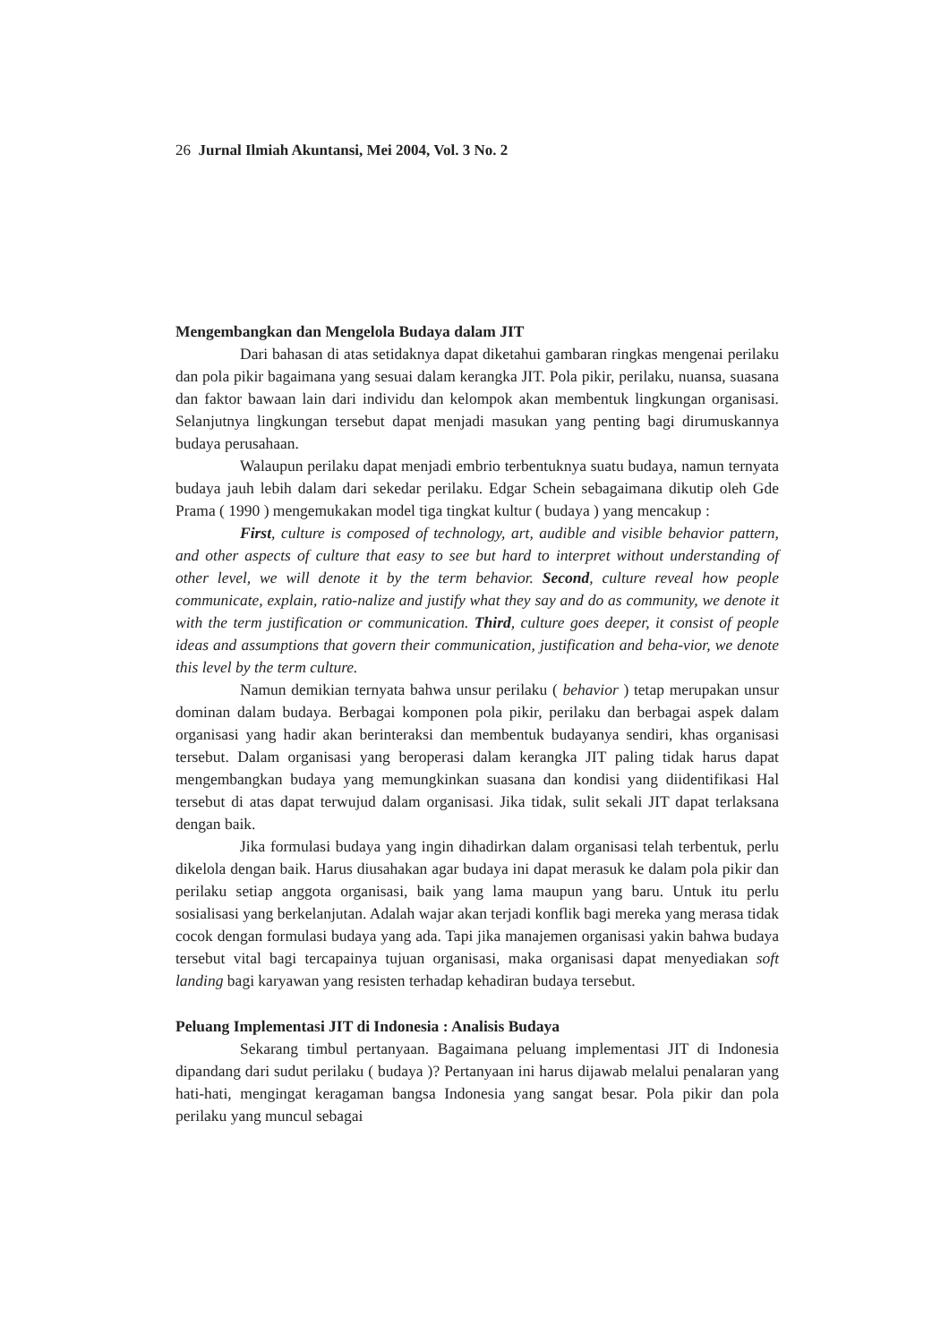26 Jurnal Ilmiah Akuntansi, Mei 2004, Vol. 3 No. 2
Mengembangkan dan Mengelola Budaya dalam JIT
Dari bahasan di atas setidaknya dapat diketahui gambaran ringkas mengenai perilaku dan pola pikir bagaimana yang sesuai dalam kerangka JIT. Pola pikir, perilaku, nuansa, suasana dan faktor bawaan lain dari individu dan kelompok akan membentuk lingkungan organisasi. Selanjutnya lingkungan tersebut dapat menjadi masukan yang penting bagi dirumuskannya budaya perusahaan.
Walaupun perilaku dapat menjadi embrio terbentuknya suatu budaya, namun ternyata budaya jauh lebih dalam dari sekedar perilaku. Edgar Schein sebagaimana dikutip oleh Gde Prama ( 1990 ) mengemukakan model tiga tingkat kultur ( budaya ) yang mencakup :
First, culture is composed of technology, art, audible and visible behavior pattern, and other aspects of culture that easy to see but hard to interpret without understanding of other level, we will denote it by the term behavior. Second, culture reveal how people communicate, explain, ratio-nalize and justify what they say and do as community, we denote it with the term justification or communication. Third, culture goes deeper, it consist of people ideas and assumptions that govern their communication, justification and beha-vior, we denote this level by the term culture.
Namun demikian ternyata bahwa unsur perilaku ( behavior ) tetap merupakan unsur dominan dalam budaya. Berbagai komponen pola pikir, perilaku dan berbagai aspek dalam organisasi yang hadir akan berinteraksi dan membentuk budayanya sendiri, khas organisasi tersebut. Dalam organisasi yang beroperasi dalam kerangka JIT paling tidak harus dapat mengembangkan budaya yang memungkinkan suasana dan kondisi yang diidentifikasi Hal tersebut di atas dapat terwujud dalam organisasi. Jika tidak, sulit sekali JIT dapat terlaksana dengan baik.
Jika formulasi budaya yang ingin dihadirkan dalam organisasi telah terbentuk, perlu dikelola dengan baik. Harus diusahakan agar budaya ini dapat merasuk ke dalam pola pikir dan perilaku setiap anggota organisasi, baik yang lama maupun yang baru. Untuk itu perlu sosialisasi yang berkelanjutan. Adalah wajar akan terjadi konflik bagi mereka yang merasa tidak cocok dengan formulasi budaya yang ada. Tapi jika manajemen organisasi yakin bahwa budaya tersebut vital bagi tercapainya tujuan organisasi, maka organisasi dapat menyediakan soft landing bagi karyawan yang resisten terhadap kehadiran budaya tersebut.
Peluang Implementasi JIT di Indonesia : Analisis Budaya
Sekarang timbul pertanyaan. Bagaimana peluang implementasi JIT di Indonesia dipandang dari sudut perilaku ( budaya )? Pertanyaan ini harus dijawab melalui penalaran yang hati-hati, mengingat keragaman bangsa Indonesia yang sangat besar. Pola pikir dan pola perilaku yang muncul sebagai